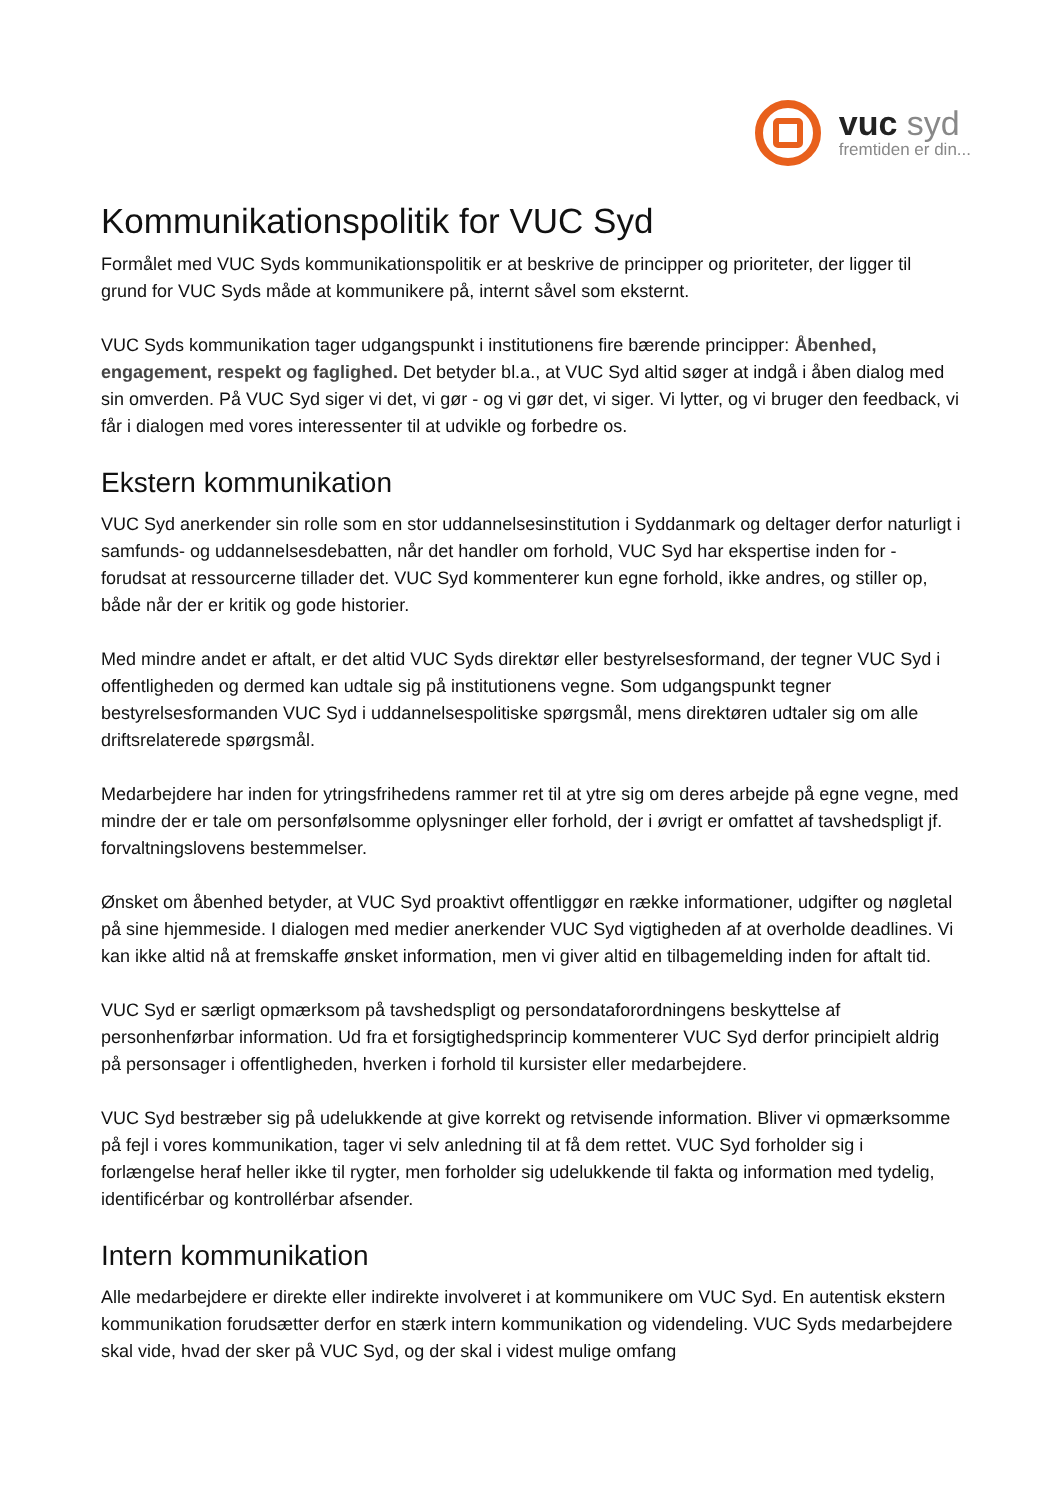vuc syd
fremtiden er din...
Kommunikationspolitik for VUC Syd
Formålet med VUC Syds kommunikationspolitik er at beskrive de principper og prioriteter, der ligger til grund for VUC Syds måde at kommunikere på, internt såvel som eksternt.
VUC Syds kommunikation tager udgangspunkt i institutionens fire bærende principper: Åbenhed, engagement, respekt og faglighed. Det betyder bl.a., at VUC Syd altid søger at indgå i åben dialog med sin omverden. På VUC Syd siger vi det, vi gør - og vi gør det, vi siger. Vi lytter, og vi bruger den feedback, vi får i dialogen med vores interessenter til at udvikle og forbedre os.
Ekstern kommunikation
VUC Syd anerkender sin rolle som en stor uddannelsesinstitution i Syddanmark og deltager derfor naturligt i samfunds- og uddannelsesdebatten, når det handler om forhold, VUC Syd har ekspertise inden for - forudsat at ressourcerne tillader det. VUC Syd kommenterer kun egne forhold, ikke andres, og stiller op, både når der er kritik og gode historier.
Med mindre andet er aftalt, er det altid VUC Syds direktør eller bestyrelsesformand, der tegner VUC Syd i offentligheden og dermed kan udtale sig på institutionens vegne. Som udgangspunkt tegner bestyrelsesformanden VUC Syd i uddannelsespolitiske spørgsmål, mens direktøren udtaler sig om alle driftsrelaterede spørgsmål.
Medarbejdere har inden for ytringsfrihedens rammer ret til at ytre sig om deres arbejde på egne vegne, med mindre der er tale om personfølsomme oplysninger eller forhold, der i øvrigt er omfattet af tavshedspligt jf. forvaltningslovens bestemmelser.
Ønsket om åbenhed betyder, at VUC Syd proaktivt offentliggør en række informationer, udgifter og nøgletal på sine hjemmeside. I dialogen med medier anerkender VUC Syd vigtigheden af at overholde deadlines. Vi kan ikke altid nå at fremskaffe ønsket information, men vi giver altid en tilbagemelding inden for aftalt tid.
VUC Syd er særligt opmærksom på tavshedspligt og persondataforordningens beskyttelse af personhenførbar information. Ud fra et forsigtighedsprincip kommenterer VUC Syd derfor principielt aldrig på personsager i offentligheden, hverken i forhold til kursister eller medarbejdere.
VUC Syd bestræber sig på udelukkende at give korrekt og retvisende information. Bliver vi opmærksomme på fejl i vores kommunikation, tager vi selv anledning til at få dem rettet. VUC Syd forholder sig i forlængelse heraf heller ikke til rygter, men forholder sig udelukkende til fakta og information med tydelig, identificérbar og kontrollérbar afsender.
Intern kommunikation
Alle medarbejdere er direkte eller indirekte involveret i at kommunikere om VUC Syd. En autentisk ekstern kommunikation forudsætter derfor en stærk intern kommunikation og videndeling. VUC Syds medarbejdere skal vide, hvad der sker på VUC Syd, og der skal i videst mulige omfang